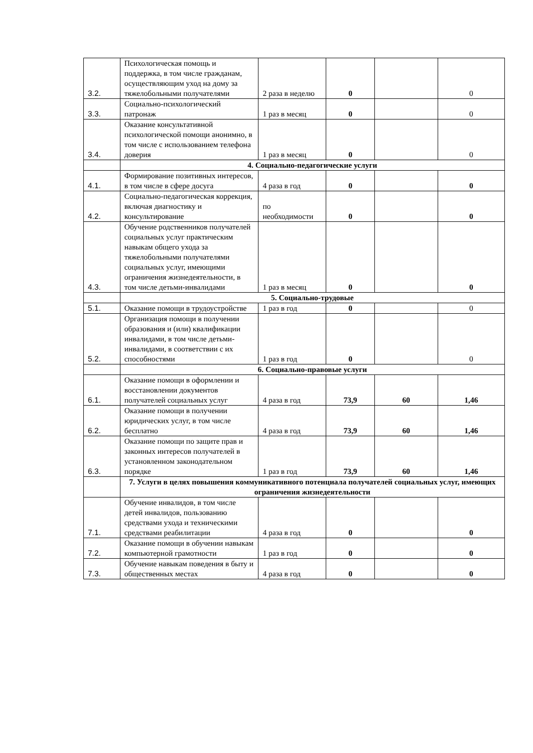| 3.2. | Психологическая помощь и поддержка, в том числе гражданам, осуществляющим уход на дому за тяжелобольными получателями | 2 раза в неделю | 0 | | 0 |
| 3.3. | Социально-психологический патронаж | 1 раз в месяц | 0 | | 0 |
| 3.4. | Оказание консультативной психологической помощи анонимно, в том числе с использованием телефона доверия | 1 раз в месяц | 0 | | 0 |
| | 4. Социально-педагогические услуги | | | | |
| 4.1. | Формирование позитивных интересов, в том числе в сфере досуга | 4 раза в год | 0 | | 0 |
| 4.2. | Социально-педагогическая коррекция, включая диагностику и консультирование | по необходимости | 0 | | 0 |
| 4.3. | Обучение родственников получателей социальных услуг практическим навыкам общего ухода за тяжелобольными получателями социальных услуг, имеющими ограничения жизнедеятельности, в том числе детьми-инвалидами | 1 раз в месяц | 0 | | 0 |
| | 5. Социально-трудовые | | | | |
| 5.1. | Оказание помощи в трудоустройстве | 1 раз в год | 0 | | 0 |
| 5.2. | Организация помощи в получении образования и (или) квалификации инвалидами, в том числе детьми-инвалидами, в соответствии с их способностями | 1 раз в год | 0 | | 0 |
| | 6. Социально-правовые услуги | | | | |
| 6.1. | Оказание помощи в оформлении и восстановлении документов получателей социальных услуг | 4 раза в год | 73,9 | 60 | 1,46 |
| 6.2. | Оказание помощи в получении юридических услуг, в том числе бесплатно | 4 раза в год | 73,9 | 60 | 1,46 |
| 6.3. | Оказание помощи по защите прав и законных интересов получателей в установленном законодательном порядке | 1 раз в год | 73,9 | 60 | 1,46 |
| | 7. Услуги в целях повышения коммуникативного потенциала получателей социальных услуг, имеющих ограничения жизнедеятельности | | | | |
| 7.1. | Обучение инвалидов, в том числе детей инвалидов, пользованию средствами ухода и техническими средствами реабилитации | 4 раза в год | 0 | | 0 |
| 7.2. | Оказание помощи в обучении навыкам компьютерной грамотности | 1 раз в год | 0 | | 0 |
| 7.3. | Обучение навыкам поведения в быту и общественных местах | 4 раза в год | 0 | | 0 |